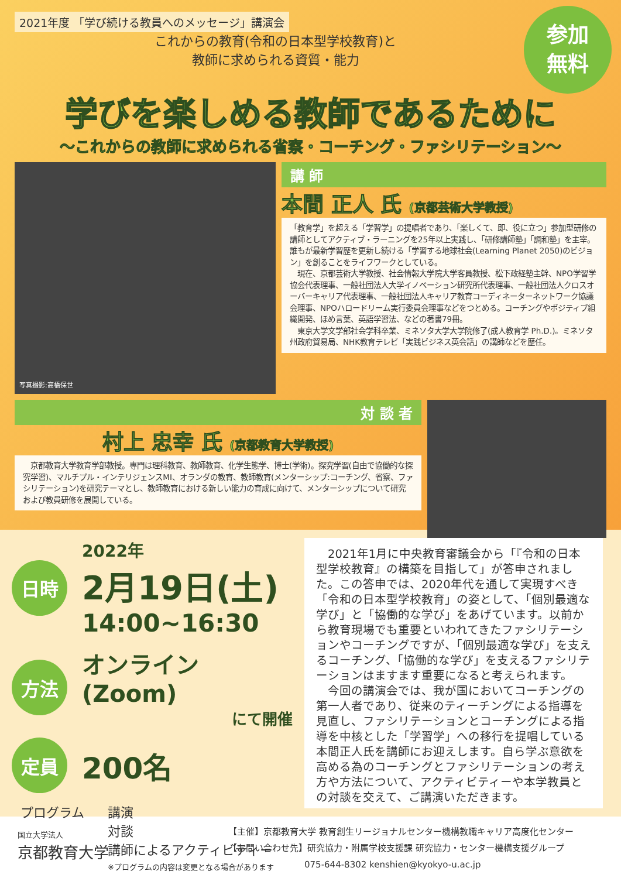2021年度 「学び続ける教員へのメッセージ」講演会
これからの教育(令和の日本型学校教育)と
教師に求められる資質・能力
参加
無料
学びを楽しめる教師であるために
〜これからの教師に求められる省察・コーチング・ファシリテーション〜
写真撮影:高橋保世
講 師
本間 正人 氏 (京都芸術大学教授)
「教育学」を超える「学習学」の提唱者であり、「楽しくて、即、役に立つ」参加型研修の講師としてアクティブ・ラーニングを25年以上実践し、「研修講師塾」「調和塾」を主宰。誰もが最新学習歴を更新し続ける「学習する地球社会(Learning Planet 2050)のビジョン」を創ることをライフワークとしている。
　現在、京都芸術大学教授、社会情報大学院大学客員教授、松下政経塾主幹、NPO学習学協会代表理事、一般社団法人大学イノベーション研究所代表理事、一般社団法人クロスオーバーキャリア代表理事、一般社団法人キャリア教育コーディネーターネットワーク協議会理事、NPOハロードリーム実行委員会理事などをつとめる。コーチングやポジティブ組織開発、ほめ言葉、英語学習法、などの著書79冊。
　東京大学文学部社会学科卒業、ミネソタ大学大学院修了(成人教育学 Ph.D.)。ミネソタ州政府貿易局、NHK教育テレビ「実践ビジネス英会話」の講師などを歴任。
対 談 者
村上 忠幸 氏 (京都教育大学教授)
　京都教育大学教育学部教授。専門は理科教育、教師教育、化学生態学、博士(学術)。探究学習(自由で協働的な探究学習)、マルチプル・インテリジェンスMI、オランダの教育、教師教育(メンターシップ:コーチング、省察、ファシリテーション)を研究テーマとし、教師教育における新しい能力の育成に向けて、メンターシップについて研究および教員研修を展開している。
日時
2022年
2月19日(土)
14:00~16:30
方法
オンライン(Zoom)
にて開催
定員
200名
プログラム 講演
対談
講師によるアクティビティー
※プログラムの内容は変更となる場合があります
　2021年1月に中央教育審議会から「『令和の日本型学校教育』の構築を目指して」が答申されました。この答申では、2020年代を通して実現すべき「令和の日本型学校教育」の姿として、「個別最適な学び」と「協働的な学び」をあげています。以前から教育現場でも重要といわれてきたファシリテーションやコーチングですが、「個別最適な学び」を支えるコーチング、「協働的な学び」を支えるファシリテーションはますます重要になると考えられます。
　今回の講演会では、我が国においてコーチングの第一人者であり、従来のティーチングによる指導を見直し、ファシリテーションとコーチングによる指導を中核とした「学習学」への移行を提唱している本間正人氏を講師にお迎えします。自ら学ぶ意欲を高める為のコーチングとファシリテーションの考え方や方法について、アクティビティーや本学教員との対談を交えて、ご講演いただきます。
国立大学法人
京都教育大学
【主催】京都教育大学 教育創生リージョナルセンター機構教職キャリア高度化センター
【お問い合わせ先】研究協力・附属学校支援課 研究協力・センター機構支援グループ
075-644-8302 kenshien@kyokyo-u.ac.jp